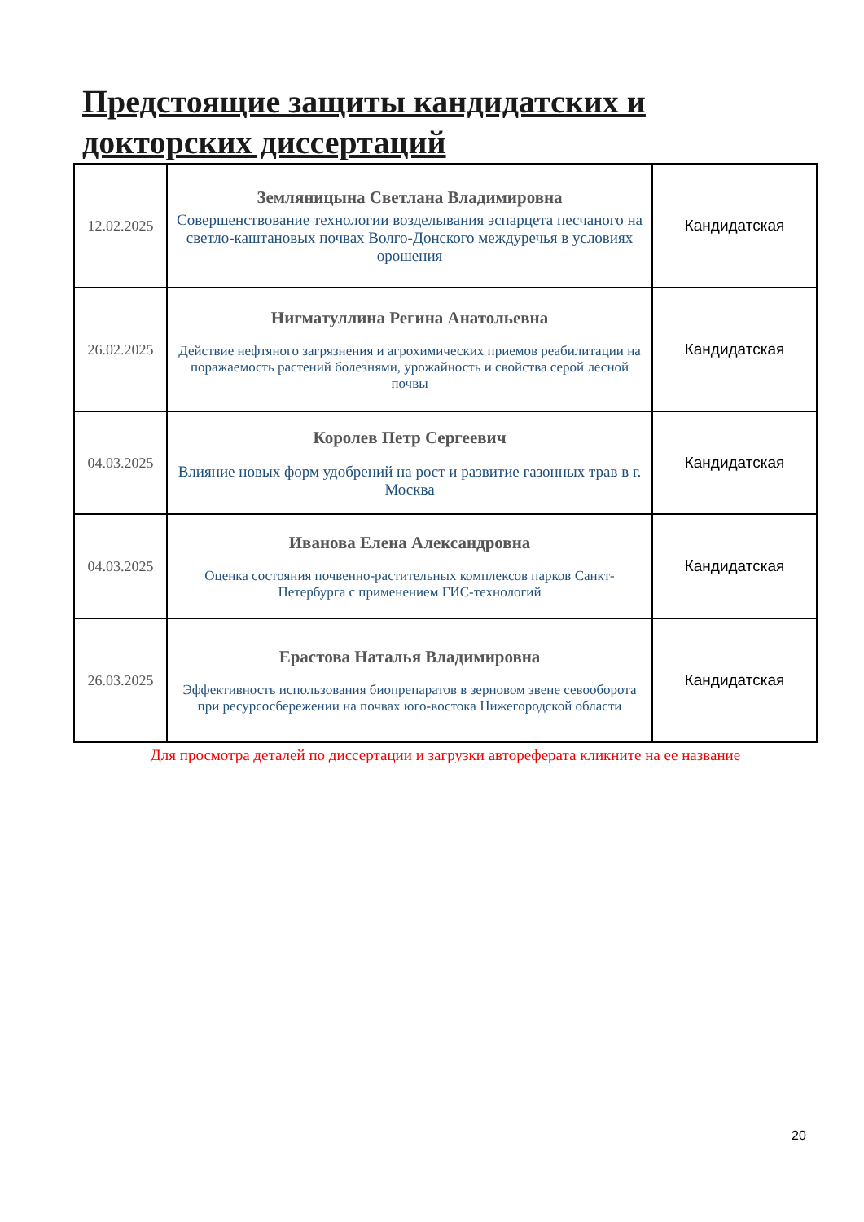Предстоящие защиты кандидатских и докторских диссертаций
| 12.02.2025 | Земляницына Светлана Владимировна Совершенствование технологии возделывания эспарцета песчаного на светло-каштановых почвах Волго-Донского междуречья в условиях орошения | Кандидатская |
| 26.02.2025 | Нигматуллина Регина Анатольевна Действие нефтяного загрязнения и агрохимических приемов реабилитации на поражаемость растений болезнями, урожайность и свойства серой лесной почвы | Кандидатская |
| 04.03.2025 | Королев Петр Сергеевич Влияние новых форм удобрений на рост и развитие газонных трав в г. Москва | Кандидатская |
| 04.03.2025 | Иванова Елена Александровна Оценка состояния почвенно-растительных комплексов парков Санкт-Петербурга с применением ГИС-технологий | Кандидатская |
| 26.03.2025 | Ерастова Наталья Владимировна Эффективность использования биопрепаратов в зерновом звене севооборота при ресурсосбережении на почвах юго-востока Нижегородской области | Кандидатская |
Для просмотра деталей по диссертации и загрузки автореферата кликните на ее название
20